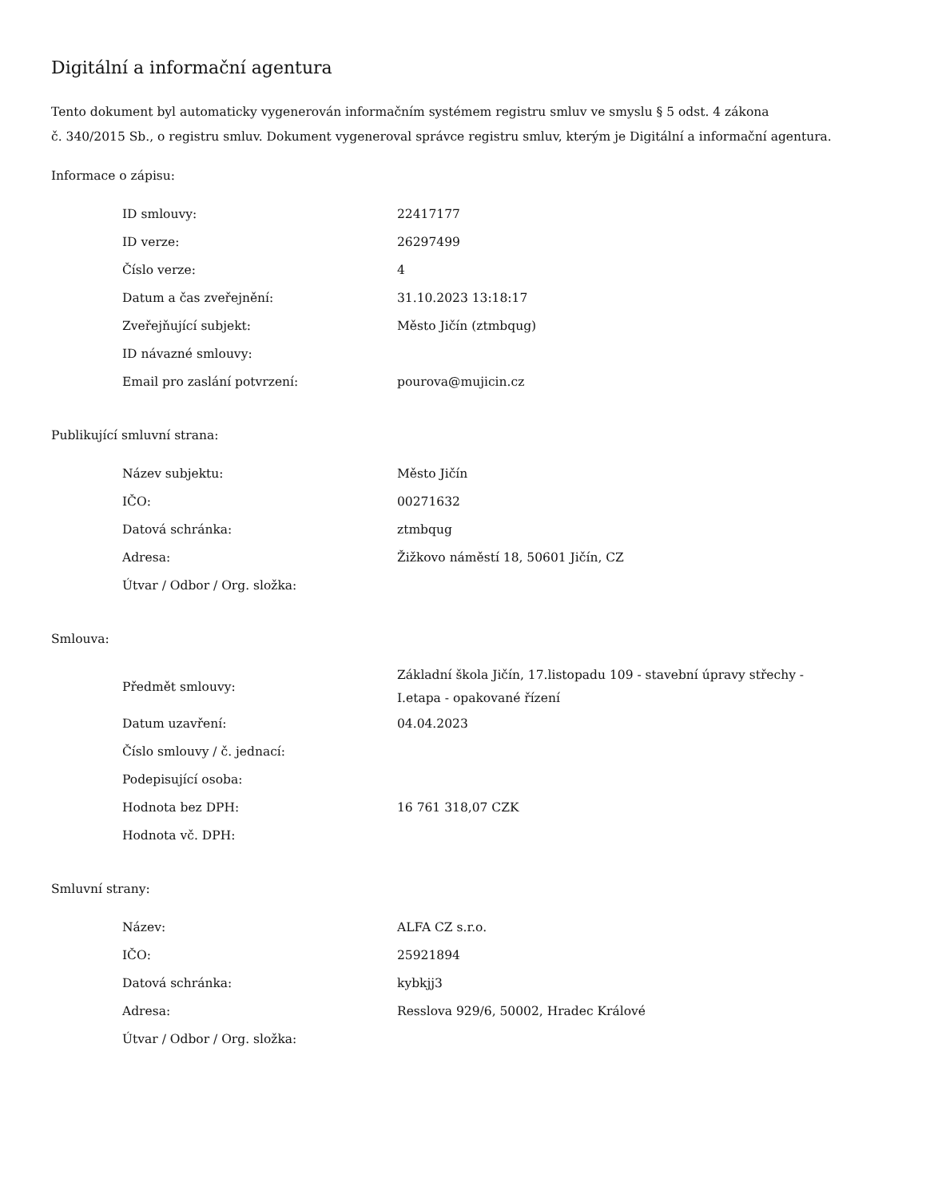Digitální a informační agentura
Tento dokument byl automaticky vygenerován informačním systémem registru smluv ve smyslu § 5 odst. 4 zákona
č. 340/2015 Sb., o registru smluv. Dokument vygeneroval správce registru smluv, kterým je Digitální a informační agentura.
Informace o zápisu:
| ID smlouvy: | 22417177 |
| ID verze: | 26297499 |
| Číslo verze: | 4 |
| Datum a čas zveřejnění: | 31.10.2023 13:18:17 |
| Zveřejňující subjekt: | Město Jičín (ztmbqug) |
| ID návazné smlouvy: | |
| Email pro zaslání potvrzení: | pourova@mujicin.cz |
Publikující smluvní strana:
| Název subjektu: | Město Jičín |
| IČO: | 00271632 |
| Datová schránka: | ztmbqug |
| Adresa: | Žižkovo náměstí 18, 50601 Jičín, CZ |
| Útvar / Odbor / Org. složka: | |
Smlouva:
| Předmět smlouvy: | Základní škola Jičín, 17.listopadu 109 - stavební úpravy střechy - I.etapa - opakované řízení |
| Datum uzavření: | 04.04.2023 |
| Číslo smlouvy / č. jednací: | |
| Podepisující osoba: | |
| Hodnota bez DPH: | 16 761 318,07 CZK |
| Hodnota vč. DPH: | |
Smluvní strany:
| Název: | ALFA CZ s.r.o. |
| IČO: | 25921894 |
| Datová schránka: | kybkjj3 |
| Adresa: | Resslova 929/6, 50002, Hradec Králové |
| Útvar / Odbor / Org. složka: | |